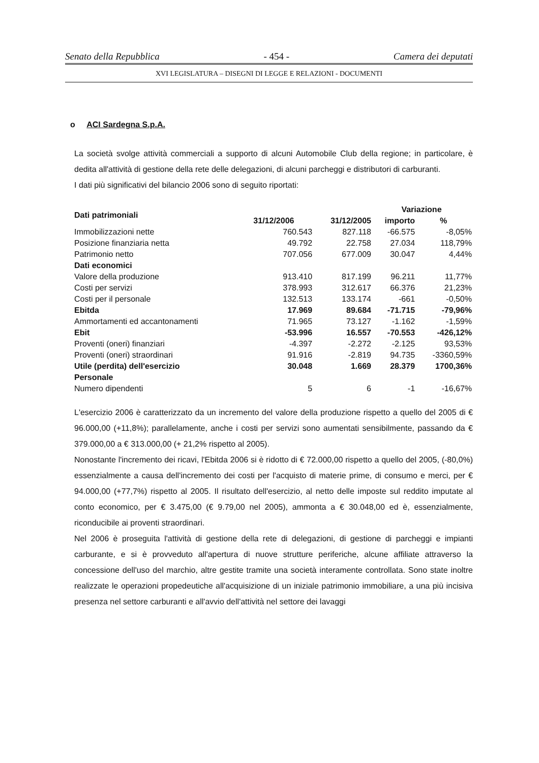Senato della Repubblica - 454 - Camera dei deputati
XVI LEGISLATURA – DISEGNI DI LEGGE E RELAZIONI - DOCUMENTI
o ACI Sardegna S.p.A.
La società svolge attività commerciali a supporto di alcuni Automobile Club della regione; in particolare, è dedita all'attività di gestione della rete delle delegazioni, di alcuni parcheggi e distributori di carburanti.
I dati più significativi del bilancio 2006 sono di seguito riportati:
| Dati patrimoniali | | | Variazione | |
| --- | --- | --- | --- | --- |
| | 31/12/2006 | 31/12/2005 | importo | % |
| Immobilizzazioni nette | 760.543 | 827.118 | -66.575 | -8,05% |
| Posizione finanziaria netta | 49.792 | 22.758 | 27.034 | 118,79% |
| Patrimonio netto | 707.056 | 677.009 | 30.047 | 4,44% |
| Dati economici | | | | |
| Valore della produzione | 913.410 | 817.199 | 96.211 | 11,77% |
| Costi per servizi | 378.993 | 312.617 | 66.376 | 21,23% |
| Costi per il personale | 132.513 | 133.174 | -661 | -0,50% |
| Ebitda | 17.969 | 89.684 | -71.715 | -79,96% |
| Ammortamenti ed accantonamenti | 71.965 | 73.127 | -1.162 | -1,59% |
| Ebit | -53.996 | 16.557 | -70.553 | -426,12% |
| Proventi (oneri) finanziari | -4.397 | -2.272 | -2.125 | 93,53% |
| Proventi (oneri) straordinari | 91.916 | -2.819 | 94.735 | -3360,59% |
| Utile (perdita) dell'esercizio | 30.048 | 1.669 | 28.379 | 1700,36% |
| Personale | | | | |
| Numero dipendenti | 5 | 6 | -1 | -16,67% |
L'esercizio 2006 è caratterizzato da un incremento del valore della produzione rispetto a quello del 2005 di € 96.000,00 (+11,8%); parallelamente, anche i costi per servizi sono aumentati sensibilmente, passando da € 379.000,00 a € 313.000,00 (+ 21,2% rispetto al 2005).
Nonostante l'incremento dei ricavi, l'Ebitda 2006 si è ridotto di € 72.000,00 rispetto a quello del 2005, (-80,0%) essenzialmente a causa dell'incremento dei costi per l'acquisto di materie prime, di consumo e merci, per € 94.000,00 (+77,7%) rispetto al 2005. Il risultato dell'esercizio, al netto delle imposte sul reddito imputate al conto economico, per € 3.475,00 (€ 9.79,00 nel 2005), ammonta a € 30.048,00 ed è, essenzialmente, riconducibile ai proventi straordinari.
Nel 2006 è proseguita l'attività di gestione della rete di delegazioni, di gestione di parcheggi e impianti carburante, e si è provveduto all'apertura di nuove strutture periferiche, alcune affiliate attraverso la concessione dell'uso del marchio, altre gestite tramite una società interamente controllata. Sono state inoltre realizzate le operazioni propedeutiche all'acquisizione di un iniziale patrimonio immobiliare, a una più incisiva presenza nel settore carburanti e all'avvio dell'attività nel settore dei lavaggi